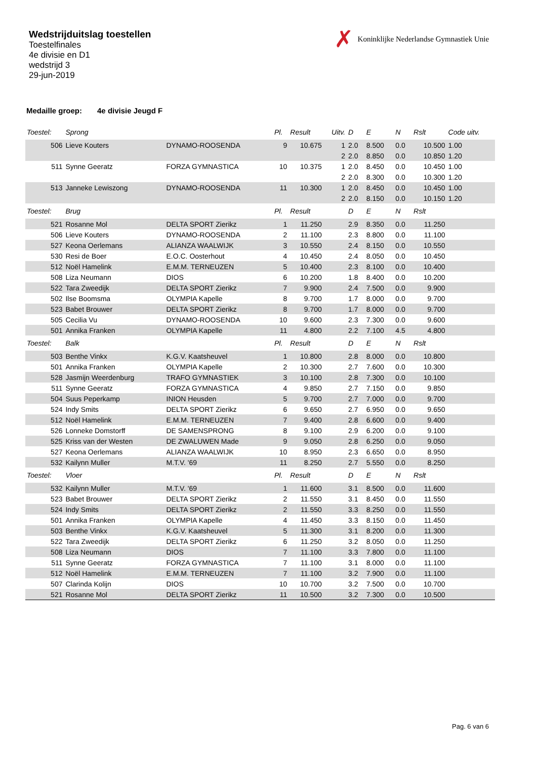Wedstrijduitslag toestellen
Toestelfinales
4e divisie en D1
wedstrijd 3
29-jun-2019
✗ Koninklijke Nederlandse Gymnastiek Unie
Medaille groep: 4e divisie Jeugd F
| Toestel: | Sprong | | Pl. | Result | Uitv. | D | E | N | Rslt | Code uitv. |
| --- | --- | --- | --- | --- | --- | --- | --- | --- | --- | --- |
| 506 | Lieve Kouters | DYNAMO-ROOSENDA | 9 | 10.675 | 1 | 2.0 | 8.500 | 0.0 | 10.500 | 1.00 |
| | | | | | 2 | 2.0 | 8.850 | 0.0 | 10.850 | 1.20 |
| 511 | Synne Geeratz | FORZA GYMNASTICA | 10 | 10.375 | 1 | 2.0 | 8.450 | 0.0 | 10.450 | 1.00 |
| | | | | | 2 | 2.0 | 8.300 | 0.0 | 10.300 | 1.20 |
| 513 | Janneke Lewiszong | DYNAMO-ROOSENDA | 11 | 10.300 | 1 | 2.0 | 8.450 | 0.0 | 10.450 | 1.00 |
| | | | | | 2 | 2.0 | 8.150 | 0.0 | 10.150 | 1.20 |
| Toestel: | Brug | | Pl. | Result | | D | E | N | Rslt | |
| 521 | Rosanne Mol | DELTA SPORT Zierikz | 1 | 11.250 | | 2.9 | 8.350 | 0.0 | 11.250 | |
| 506 | Lieve Kouters | DYNAMO-ROOSENDA | 2 | 11.100 | | 2.3 | 8.800 | 0.0 | 11.100 | |
| 527 | Keona Oerlemans | ALIANZA WAALWIJK | 3 | 10.550 | | 2.4 | 8.150 | 0.0 | 10.550 | |
| 530 | Resi de Boer | E.O.C. Oosterhout | 4 | 10.450 | | 2.4 | 8.050 | 0.0 | 10.450 | |
| 512 | Noël Hamelink | E.M.M. TERNEUZEN | 5 | 10.400 | | 2.3 | 8.100 | 0.0 | 10.400 | |
| 508 | Liza Neumann | DIOS | 6 | 10.200 | | 1.8 | 8.400 | 0.0 | 10.200 | |
| 522 | Tara Zweedijk | DELTA SPORT Zierikz | 7 | 9.900 | | 2.4 | 7.500 | 0.0 | 9.900 | |
| 502 | Ilse Boomsma | OLYMPIA Kapelle | 8 | 9.700 | | 1.7 | 8.000 | 0.0 | 9.700 | |
| 523 | Babet Brouwer | DELTA SPORT Zierikz | 8 | 9.700 | | 1.7 | 8.000 | 0.0 | 9.700 | |
| 505 | Cecilia Vu | DYNAMO-ROOSENDA | 10 | 9.600 | | 2.3 | 7.300 | 0.0 | 9.600 | |
| 501 | Annika Franken | OLYMPIA Kapelle | 11 | 4.800 | | 2.2 | 7.100 | 4.5 | 4.800 | |
| Toestel: | Balk | | Pl. | Result | | D | E | N | Rslt | |
| 503 | Benthe Vinkx | K.G.V. Kaatsheuvel | 1 | 10.800 | | 2.8 | 8.000 | 0.0 | 10.800 | |
| 501 | Annika Franken | OLYMPIA Kapelle | 2 | 10.300 | | 2.7 | 7.600 | 0.0 | 10.300 | |
| 528 | Jasmijn Weerdenburg | TRAFO GYMNASTIEK | 3 | 10.100 | | 2.8 | 7.300 | 0.0 | 10.100 | |
| 511 | Synne Geeratz | FORZA GYMNASTICA | 4 | 9.850 | | 2.7 | 7.150 | 0.0 | 9.850 | |
| 504 | Suus Peperkamp | INION Heusden | 5 | 9.700 | | 2.7 | 7.000 | 0.0 | 9.700 | |
| 524 | Indy Smits | DELTA SPORT Zierikz | 6 | 9.650 | | 2.7 | 6.950 | 0.0 | 9.650 | |
| 512 | Noël Hamelink | E.M.M. TERNEUZEN | 7 | 9.400 | | 2.8 | 6.600 | 0.0 | 9.400 | |
| 526 | Lonneke Domstorff | DE SAMENSPRONG | 8 | 9.100 | | 2.9 | 6.200 | 0.0 | 9.100 | |
| 525 | Kriss van der Westen | DE ZWALUWEN Made | 9 | 9.050 | | 2.8 | 6.250 | 0.0 | 9.050 | |
| 527 | Keona Oerlemans | ALIANZA WAALWIJK | 10 | 8.950 | | 2.3 | 6.650 | 0.0 | 8.950 | |
| 532 | Kailynn Muller | M.T.V. '69 | 11 | 8.250 | | 2.7 | 5.550 | 0.0 | 8.250 | |
| Toestel: | Vloer | | Pl. | Result | | D | E | N | Rslt | |
| 532 | Kailynn Muller | M.T.V. '69 | 1 | 11.600 | | 3.1 | 8.500 | 0.0 | 11.600 | |
| 523 | Babet Brouwer | DELTA SPORT Zierikz | 2 | 11.550 | | 3.1 | 8.450 | 0.0 | 11.550 | |
| 524 | Indy Smits | DELTA SPORT Zierikz | 2 | 11.550 | | 3.3 | 8.250 | 0.0 | 11.550 | |
| 501 | Annika Franken | OLYMPIA Kapelle | 4 | 11.450 | | 3.3 | 8.150 | 0.0 | 11.450 | |
| 503 | Benthe Vinkx | K.G.V. Kaatsheuvel | 5 | 11.300 | | 3.1 | 8.200 | 0.0 | 11.300 | |
| 522 | Tara Zweedijk | DELTA SPORT Zierikz | 6 | 11.250 | | 3.2 | 8.050 | 0.0 | 11.250 | |
| 508 | Liza Neumann | DIOS | 7 | 11.100 | | 3.3 | 7.800 | 0.0 | 11.100 | |
| 511 | Synne Geeratz | FORZA GYMNASTICA | 7 | 11.100 | | 3.1 | 8.000 | 0.0 | 11.100 | |
| 512 | Noël Hamelink | E.M.M. TERNEUZEN | 7 | 11.100 | | 3.2 | 7.900 | 0.0 | 11.100 | |
| 507 | Clarinda Kolijn | DIOS | 10 | 10.700 | | 3.2 | 7.500 | 0.0 | 10.700 | |
| 521 | Rosanne Mol | DELTA SPORT Zierikz | 11 | 10.500 | | 3.2 | 7.300 | 0.0 | 10.500 | |
Pag. 6 van 6